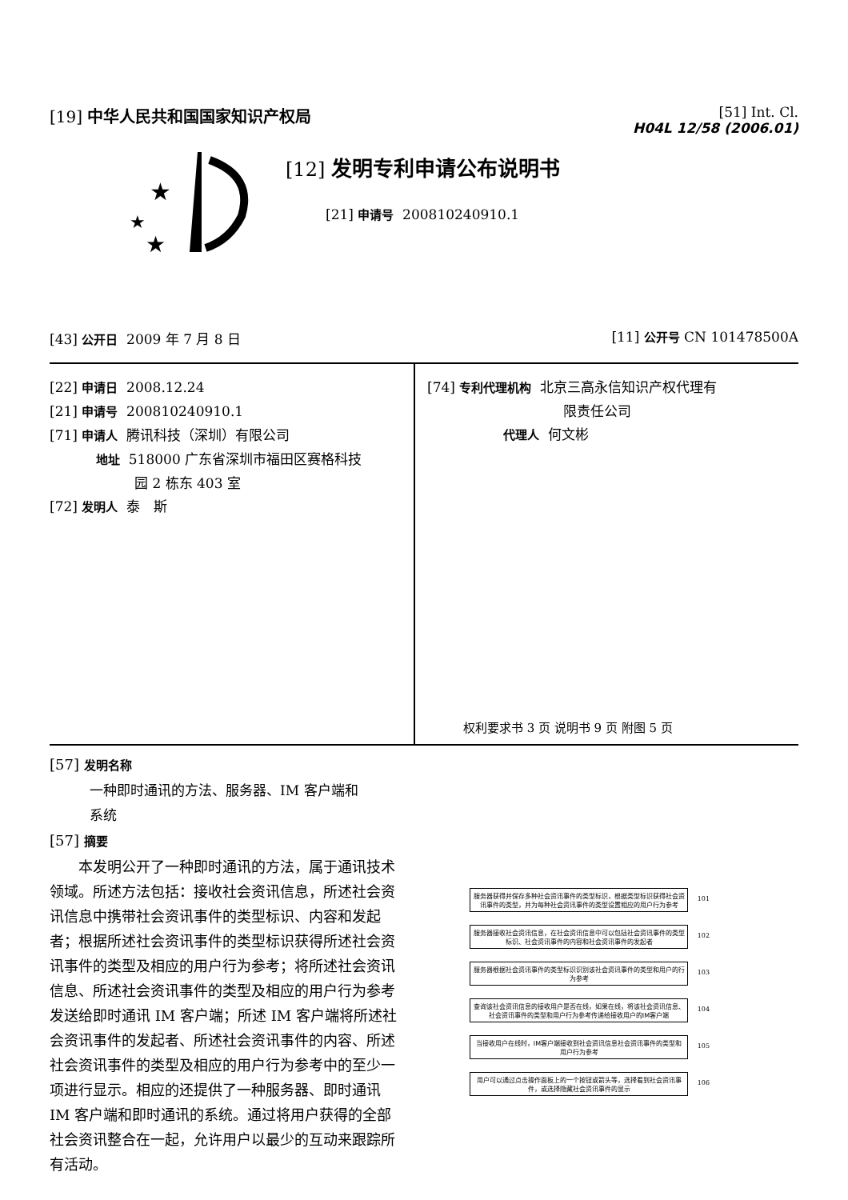[19] 中华人民共和国国家知识产权局
[51] Int. Cl.
H04L 12/58 (2006.01)
★
★
★
[12] 发明专利申请公布说明书
[21] 申请号 200810240910.1
[43] 公开日 2009 年 7 月 8 日 [11] 公开号 CN 101478500A
[22] 申请日 2008.12.24
[21] 申请号 200810240910.1
[71] 申请人 腾讯科技（深圳）有限公司
地址 518000 广东省深圳市福田区赛格科技
园 2 栋东 403 室
[72] 发明人 泰　斯
[74] 专利代理机构 北京三高永信知识产权代理有
限责任公司
代理人 何文彬
权利要求书 3 页 说明书 9 页 附图 5 页
[57] 发明名称
一种即时通讯的方法、服务器、IM 客户端和
系统
[57] 摘要
　　本发明公开了一种即时通讯的方法，属于通讯技术领域。所述方法包括：接收社会资讯信息，所述社会资讯信息中携带社会资讯事件的类型标识、内容和发起者；根据所述社会资讯事件的类型标识获得所述社会资讯事件的类型及相应的用户行为参考；将所述社会资讯信息、所述社会资讯事件的类型及相应的用户行为参考发送给即时通讯 IM 客户端；所述 IM 客户端将所述社会资讯事件的发起者、所述社会资讯事件的内容、所述社会资讯事件的类型及相应的用户行为参考中的至少一项进行显示。相应的还提供了一种服务器、即时通讯 IM 客户端和即时通讯的系统。通过将用户获得的全部社会资讯整合在一起，允许用户以最少的互动来跟踪所有活动。
服务器获得并保存多种社会资讯事件的类型标识，根据类型标识获得社会资讯事件的类型，并为每种社会资讯事件的类型设置相应的用户行为参考
101
服务器接收社会资讯信息，在社会资讯信息中可以包括社会资讯事件的类型标识、社会资讯事件的内容和社会资讯事件的发起者
102
服务器根据社会资讯事件的类型标识识别该社会资讯事件的类型和用户的行为参考
103
查询该社会资讯信息的接收用户是否在线，如果在线，将该社会资讯信息、社会资讯事件的类型和用户行为参考传递给接收用户的IM客户端
104
当接收用户在线时，IM客户端接收到社会资讯信息社会资讯事件的类型和用户行为参考
105
用户可以通过点击操作面板上的一个按钮或箭头等，选择看到社会资讯事件，或选择隐藏社会资讯事件的显示
106